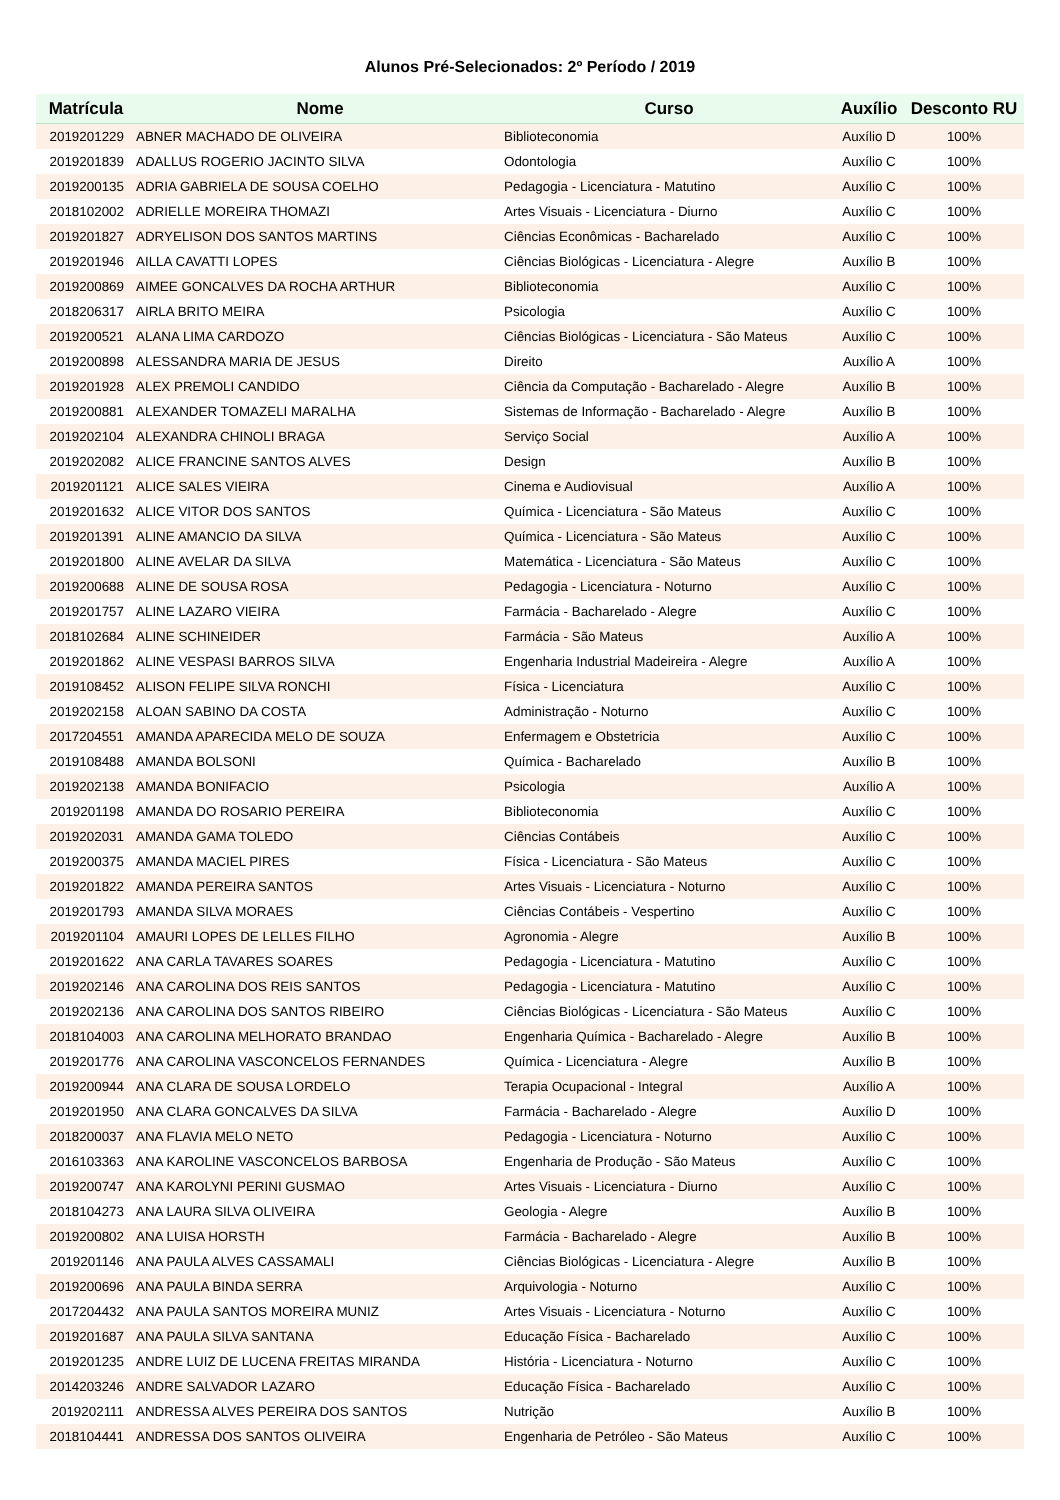Alunos Pré-Selecionados: 2º Período / 2019
| Matrícula | Nome | Curso | Auxílio | Desconto RU |
| --- | --- | --- | --- | --- |
| 2019201229 | ABNER MACHADO DE OLIVEIRA | Biblioteconomia | Auxílio D | 100% |
| 2019201839 | ADALLUS ROGERIO JACINTO SILVA | Odontologia | Auxílio C | 100% |
| 2019200135 | ADRIA GABRIELA DE SOUSA COELHO | Pedagogia - Licenciatura - Matutino | Auxílio C | 100% |
| 2018102002 | ADRIELLE MOREIRA THOMAZI | Artes Visuais - Licenciatura - Diurno | Auxílio C | 100% |
| 2019201827 | ADRYELISON DOS SANTOS MARTINS | Ciências Econômicas - Bacharelado | Auxílio C | 100% |
| 2019201946 | AILLA CAVATTI LOPES | Ciências Biológicas - Licenciatura - Alegre | Auxílio B | 100% |
| 2019200869 | AIMEE GONCALVES DA ROCHA ARTHUR | Biblioteconomia | Auxílio C | 100% |
| 2018206317 | AIRLA BRITO MEIRA | Psicologia | Auxílio C | 100% |
| 2019200521 | ALANA LIMA CARDOZO | Ciências Biológicas - Licenciatura - São Mateus | Auxílio C | 100% |
| 2019200898 | ALESSANDRA MARIA DE JESUS | Direito | Auxílio A | 100% |
| 2019201928 | ALEX PREMOLI CANDIDO | Ciência da Computação - Bacharelado - Alegre | Auxílio B | 100% |
| 2019200881 | ALEXANDER TOMAZELI MARALHA | Sistemas de Informação - Bacharelado - Alegre | Auxílio B | 100% |
| 2019202104 | ALEXANDRA CHINOLI BRAGA | Serviço Social | Auxílio A | 100% |
| 2019202082 | ALICE FRANCINE SANTOS ALVES | Design | Auxílio B | 100% |
| 2019201121 | ALICE SALES VIEIRA | Cinema e Audiovisual | Auxílio A | 100% |
| 2019201632 | ALICE VITOR DOS SANTOS | Química - Licenciatura - São Mateus | Auxílio C | 100% |
| 2019201391 | ALINE AMANCIO DA SILVA | Química - Licenciatura - São Mateus | Auxílio C | 100% |
| 2019201800 | ALINE AVELAR DA SILVA | Matemática - Licenciatura - São Mateus | Auxílio C | 100% |
| 2019200688 | ALINE DE SOUSA ROSA | Pedagogia - Licenciatura - Noturno | Auxílio C | 100% |
| 2019201757 | ALINE LAZARO VIEIRA | Farmácia - Bacharelado - Alegre | Auxílio C | 100% |
| 2018102684 | ALINE SCHINEIDER | Farmácia - São Mateus | Auxílio A | 100% |
| 2019201862 | ALINE VESPASI BARROS SILVA | Engenharia Industrial Madeireira - Alegre | Auxílio A | 100% |
| 2019108452 | ALISON FELIPE SILVA RONCHI | Física - Licenciatura | Auxílio C | 100% |
| 2019202158 | ALOAN SABINO DA COSTA | Administração - Noturno | Auxílio C | 100% |
| 2017204551 | AMANDA APARECIDA MELO DE SOUZA | Enfermagem e Obstetricia | Auxílio C | 100% |
| 2019108488 | AMANDA BOLSONI | Química - Bacharelado | Auxílio B | 100% |
| 2019202138 | AMANDA BONIFACIO | Psicologia | Auxílio A | 100% |
| 2019201198 | AMANDA DO ROSARIO PEREIRA | Biblioteconomia | Auxílio C | 100% |
| 2019202031 | AMANDA GAMA TOLEDO | Ciências Contábeis | Auxílio C | 100% |
| 2019200375 | AMANDA MACIEL PIRES | Física - Licenciatura - São Mateus | Auxílio C | 100% |
| 2019201822 | AMANDA PEREIRA SANTOS | Artes Visuais - Licenciatura - Noturno | Auxílio C | 100% |
| 2019201793 | AMANDA SILVA MORAES | Ciências Contábeis - Vespertino | Auxílio C | 100% |
| 2019201104 | AMAURI LOPES DE LELLES FILHO | Agronomia - Alegre | Auxílio B | 100% |
| 2019201622 | ANA CARLA TAVARES SOARES | Pedagogia - Licenciatura - Matutino | Auxílio C | 100% |
| 2019202146 | ANA CAROLINA DOS REIS SANTOS | Pedagogia - Licenciatura - Matutino | Auxílio C | 100% |
| 2019202136 | ANA CAROLINA DOS SANTOS RIBEIRO | Ciências Biológicas - Licenciatura - São Mateus | Auxílio C | 100% |
| 2018104003 | ANA CAROLINA MELHORATO BRANDAO | Engenharia Química - Bacharelado - Alegre | Auxílio B | 100% |
| 2019201776 | ANA CAROLINA VASCONCELOS FERNANDES | Química - Licenciatura - Alegre | Auxílio B | 100% |
| 2019200944 | ANA CLARA DE SOUSA LORDELO | Terapia Ocupacional - Integral | Auxílio A | 100% |
| 2019201950 | ANA CLARA GONCALVES DA SILVA | Farmácia - Bacharelado - Alegre | Auxílio D | 100% |
| 2018200037 | ANA FLAVIA MELO NETO | Pedagogia - Licenciatura - Noturno | Auxílio C | 100% |
| 2016103363 | ANA KAROLINE VASCONCELOS BARBOSA | Engenharia de Produção - São Mateus | Auxílio C | 100% |
| 2019200747 | ANA KAROLYNI PERINI GUSMAO | Artes Visuais - Licenciatura - Diurno | Auxílio C | 100% |
| 2018104273 | ANA LAURA SILVA OLIVEIRA | Geologia - Alegre | Auxílio B | 100% |
| 2019200802 | ANA LUISA HORSTH | Farmácia - Bacharelado - Alegre | Auxílio B | 100% |
| 2019201146 | ANA PAULA ALVES CASSAMALI | Ciências Biológicas - Licenciatura - Alegre | Auxílio B | 100% |
| 2019200696 | ANA PAULA BINDA SERRA | Arquivologia - Noturno | Auxílio C | 100% |
| 2017204432 | ANA PAULA SANTOS MOREIRA MUNIZ | Artes Visuais - Licenciatura - Noturno | Auxílio C | 100% |
| 2019201687 | ANA PAULA SILVA SANTANA | Educação Física - Bacharelado | Auxílio C | 100% |
| 2019201235 | ANDRE LUIZ DE LUCENA FREITAS MIRANDA | História - Licenciatura - Noturno | Auxílio C | 100% |
| 2014203246 | ANDRE SALVADOR LAZARO | Educação Física - Bacharelado | Auxílio C | 100% |
| 2019202111 | ANDRESSA ALVES PEREIRA DOS SANTOS | Nutrição | Auxílio B | 100% |
| 2018104441 | ANDRESSA DOS SANTOS OLIVEIRA | Engenharia de Petróleo - São Mateus | Auxílio C | 100% |